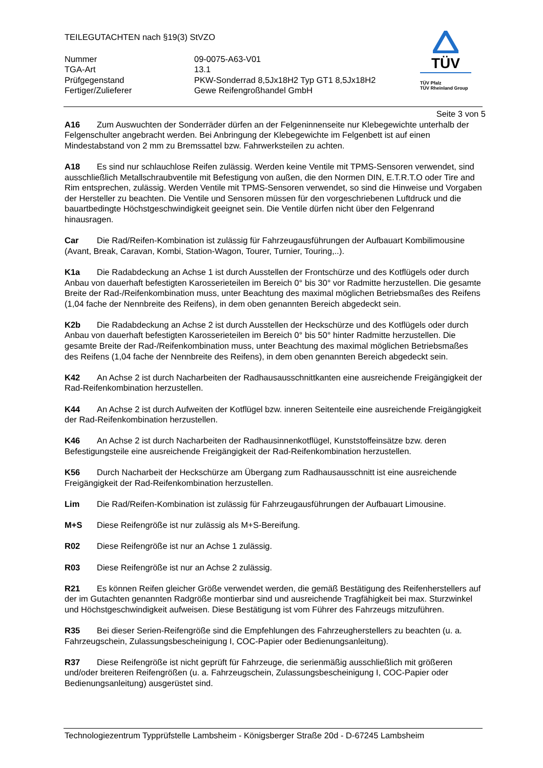TEILEGUTACHTEN nach §19(3) StVZO
| Nummer | 09-0075-A63-V01 |
| TGA-Art | 13.1 |
| Prüfgegenstand | PKW-Sonderrad 8,5Jx18H2 Typ GT1 8,5Jx18H2 |
| Fertiger/Zulieferer | Gewe Reifengroßhandel GmbH |
TÜV
TÜV Pfalz
TÜV Rheinland Group
Seite 3 von 5
A16 Zum Auswuchten der Sonderräder dürfen an der Felgeninnenseite nur Klebegewichte unterhalb der Felgenschulter angebracht werden. Bei Anbringung der Klebegewichte im Felgenbett ist auf einen Mindestabstand von 2 mm zu Bremssattel bzw. Fahrwerksteilen zu achten.
A18 Es sind nur schlauchlose Reifen zulässig. Werden keine Ventile mit TPMS-Sensoren verwendet, sind ausschließlich Metallschraubventile mit Befestigung von außen, die den Normen DIN, E.T.R.T.O oder Tire and Rim entsprechen, zulässig. Werden Ventile mit TPMS-Sensoren verwendet, so sind die Hinweise und Vorgaben der Hersteller zu beachten. Die Ventile und Sensoren müssen für den vorgeschriebenen Luftdruck und die bauartbedingte Höchstgeschwindigkeit geeignet sein. Die Ventile dürfen nicht über den Felgenrand hinausragen.
Car Die Rad/Reifen-Kombination ist zulässig für Fahrzeugausführungen der Aufbauart Kombilimousine (Avant, Break, Caravan, Kombi, Station-Wagon, Tourer, Turnier, Touring,..).
K1a Die Radabdeckung an Achse 1 ist durch Ausstellen der Frontschürze und des Kotflügels oder durch Anbau von dauerhaft befestigten Karosserieteilen im Bereich 0° bis 30° vor Radmitte herzustellen. Die gesamte Breite der Rad-/Reifenkombination muss, unter Beachtung des maximal möglichen Betriebsmaßes des Reifens (1,04 fache der Nennbreite des Reifens), in dem oben genannten Bereich abgedeckt sein.
K2b Die Radabdeckung an Achse 2 ist durch Ausstellen der Heckschürze und des Kotflügels oder durch Anbau von dauerhaft befestigten Karosserieteilen im Bereich 0° bis 50° hinter Radmitte herzustellen. Die gesamte Breite der Rad-/Reifenkombination muss, unter Beachtung des maximal möglichen Betriebsmaßes des Reifens (1,04 fache der Nennbreite des Reifens), in dem oben genannten Bereich abgedeckt sein.
K42 An Achse 2 ist durch Nacharbeiten der Radhausausschnittkanten eine ausreichende Freigängigkeit der Rad-Reifenkombination herzustellen.
K44 An Achse 2 ist durch Aufweiten der Kotflügel bzw. inneren Seitenteile eine ausreichende Freigängigkeit der Rad-Reifenkombination herzustellen.
K46 An Achse 2 ist durch Nacharbeiten der Radhausinnenkotflügel, Kunststoffeinsätze bzw. deren Befestigungsteile eine ausreichende Freigängigkeit der Rad-Reifenkombination herzustellen.
K56 Durch Nacharbeit der Heckschürze am Übergang zum Radhausausschnitt ist eine ausreichende Freigängigkeit der Rad-Reifenkombination herzustellen.
Lim Die Rad/Reifen-Kombination ist zulässig für Fahrzeugausführungen der Aufbauart Limousine.
M+S Diese Reifengröße ist nur zulässig als M+S-Bereifung.
R02 Diese Reifengröße ist nur an Achse 1 zulässig.
R03 Diese Reifengröße ist nur an Achse 2 zulässig.
R21 Es können Reifen gleicher Größe verwendet werden, die gemäß Bestätigung des Reifenherstellers auf der im Gutachten genannten Radgröße montierbar sind und ausreichende Tragfähigkeit bei max. Sturzwinkel und Höchstgeschwindigkeit aufweisen. Diese Bestätigung ist vom Führer des Fahrzeugs mitzuführen.
R35 Bei dieser Serien-Reifengröße sind die Empfehlungen des Fahrzeugherstellers zu beachten (u. a. Fahrzeugschein, Zulassungsbescheinigung I, COC-Papier oder Bedienungsanleitung).
R37 Diese Reifengröße ist nicht geprüft für Fahrzeuge, die serienmäßig ausschließlich mit größeren und/oder breiteren Reifengrößen (u. a. Fahrzeugschein, Zulassungsbescheinigung I, COC-Papier oder Bedienungsanleitung) ausgerüstet sind.
Technologiezentrum Typprüfstelle Lambsheim - Königsberger Straße 20d - D-67245 Lambsheim